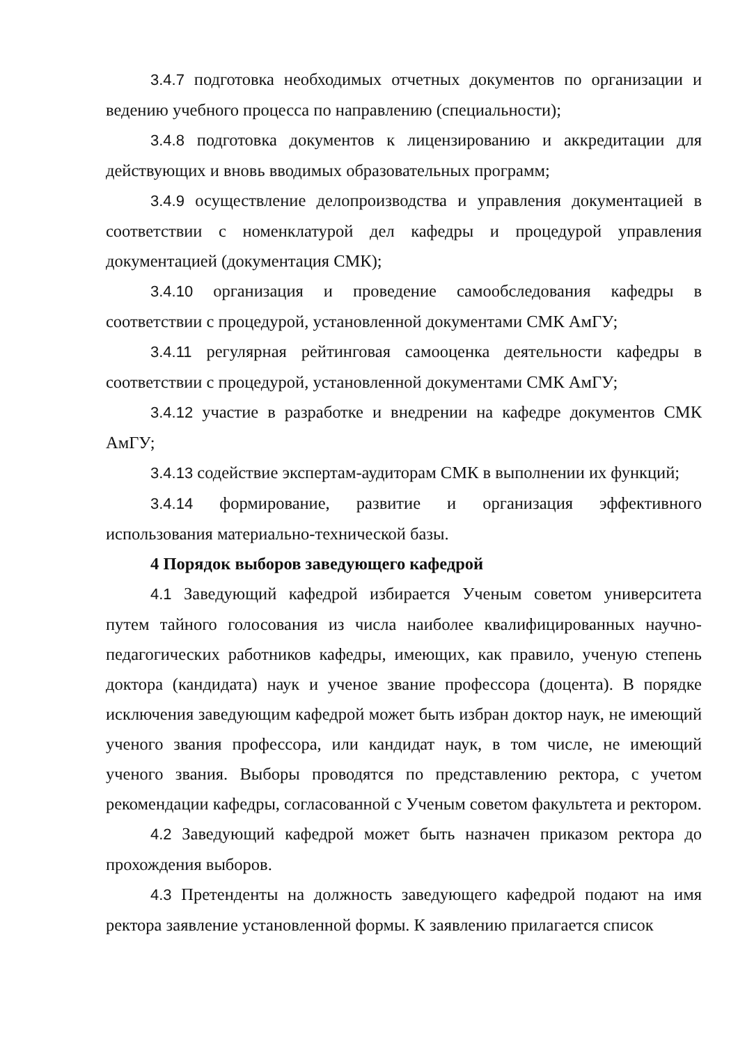3.4.7 подготовка необходимых отчетных документов по организации и ведению учебного процесса по направлению (специальности);
3.4.8 подготовка документов к лицензированию и аккредитации для действующих и вновь вводимых образовательных программ;
3.4.9 осуществление делопроизводства и управления документацией в соответствии с номенклатурой дел кафедры и процедурой управления документацией (документация СМК);
3.4.10 организация и проведение самообследования кафедры в соответствии с процедурой, установленной документами СМК АмГУ;
3.4.11 регулярная рейтинговая самооценка деятельности кафедры в соответствии с процедурой, установленной документами СМК АмГУ;
3.4.12 участие в разработке и внедрении на кафедре документов СМК АмГУ;
3.4.13 содействие экспертам-аудиторам СМК в выполнении их функций;
3.4.14 формирование, развитие и организация эффективного использования материально-технической базы.
4 Порядок выборов заведующего кафедрой
4.1 Заведующий кафедрой избирается Ученым советом университета путем тайного голосования из числа наиболее квалифицированных научно-педагогических работников кафедры, имеющих, как правило, ученую степень доктора (кандидата) наук и ученое звание профессора (доцента). В порядке исключения заведующим кафедрой может быть избран доктор наук, не имеющий ученого звания профессора, или кандидат наук, в том числе, не имеющий ученого звания. Выборы проводятся по представлению ректора, с учетом рекомендации кафедры, согласованной с Ученым советом факультета и ректором.
4.2 Заведующий кафедрой может быть назначен приказом ректора до прохождения выборов.
4.3 Претенденты на должность заведующего кафедрой подают на имя ректора заявление установленной формы. К заявлению прилагается список